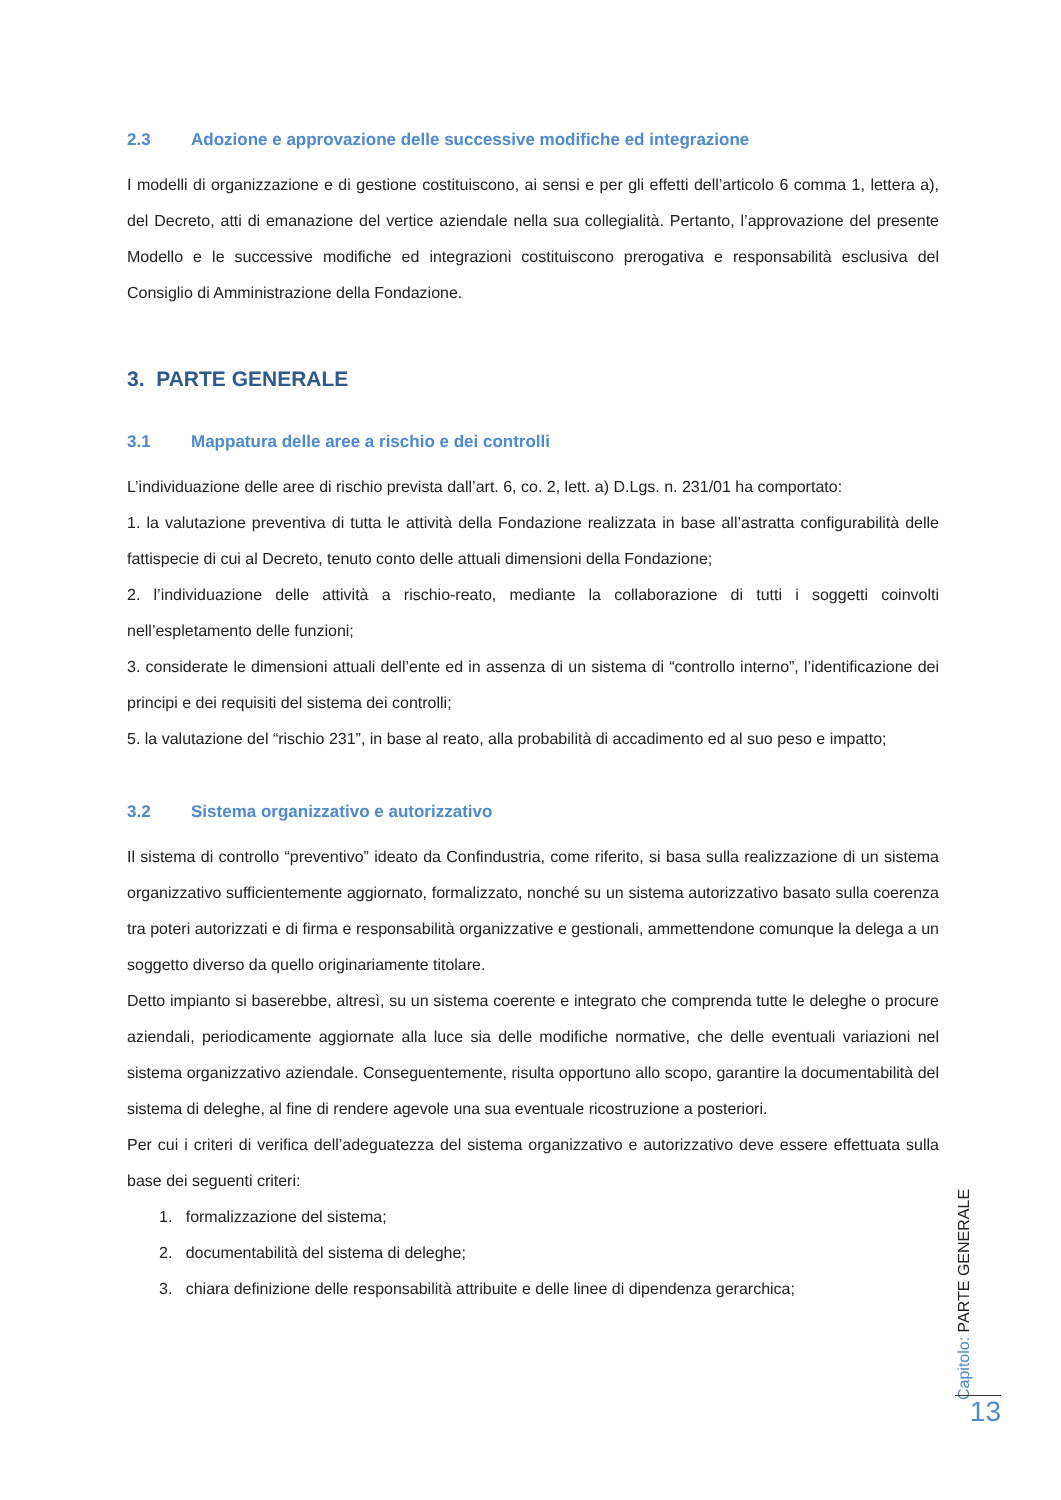2.3 Adozione e approvazione delle successive modifiche ed integrazione
I modelli di organizzazione e di gestione costituiscono, ai sensi e per gli effetti dell’articolo 6 comma 1, lettera a), del Decreto, atti di emanazione del vertice aziendale nella sua collegialità. Pertanto, l’approvazione del presente Modello e le successive modifiche ed integrazioni costituiscono prerogativa e responsabilità esclusiva del Consiglio di Amministrazione della Fondazione.
3. PARTE GENERALE
3.1 Mappatura delle aree a rischio e dei controlli
L’individuazione delle aree di rischio prevista dall’art. 6, co. 2, lett. a) D.Lgs. n. 231/01 ha comportato:
1. la valutazione preventiva di tutta le attività della Fondazione realizzata in base all’astratta configurabilità delle fattispecie di cui al Decreto, tenuto conto delle attuali dimensioni della Fondazione;
2. l’individuazione delle attività a rischio-reato, mediante la collaborazione di tutti i soggetti coinvolti nell’espletamento delle funzioni;
3. considerate le dimensioni attuali dell’ente ed in assenza di un sistema di “controllo interno”, l’identificazione dei principi e dei requisiti del sistema dei controlli;
5. la valutazione del “rischio 231”, in base al reato, alla probabilità di accadimento ed al suo peso e impatto;
3.2 Sistema organizzativo e autorizzativo
Il sistema di controllo “preventivo” ideato da Confindustria, come riferito, si basa sulla realizzazione di un sistema organizzativo sufficientemente aggiornato, formalizzato, nonché su un sistema autorizzativo basato sulla coerenza tra poteri autorizzati e di firma e responsabilità organizzative e gestionali, ammettendone comunque la delega a un soggetto diverso da quello originariamente titolare.
Detto impianto si baserebbe, altresì, su un sistema coerente e integrato che comprenda tutte le deleghe o procure aziendali, periodicamente aggiornate alla luce sia delle modifiche normative, che delle eventuali variazioni nel sistema organizzativo aziendale. Conseguentemente, risulta opportuno allo scopo, garantire la documentabilità del sistema di deleghe, al fine di rendere agevole una sua eventuale ricostruzione a posteriori.
Per cui i criteri di verifica dell’adeguatezza del sistema organizzativo e autorizzativo deve essere effettuata sulla base dei seguenti criteri:
1. formalizzazione del sistema;
2. documentabilità del sistema di deleghe;
3. chiara definizione delle responsabilità attribuite e delle linee di dipendenza gerarchica;
Capitolo: PARTE GENERALE
13